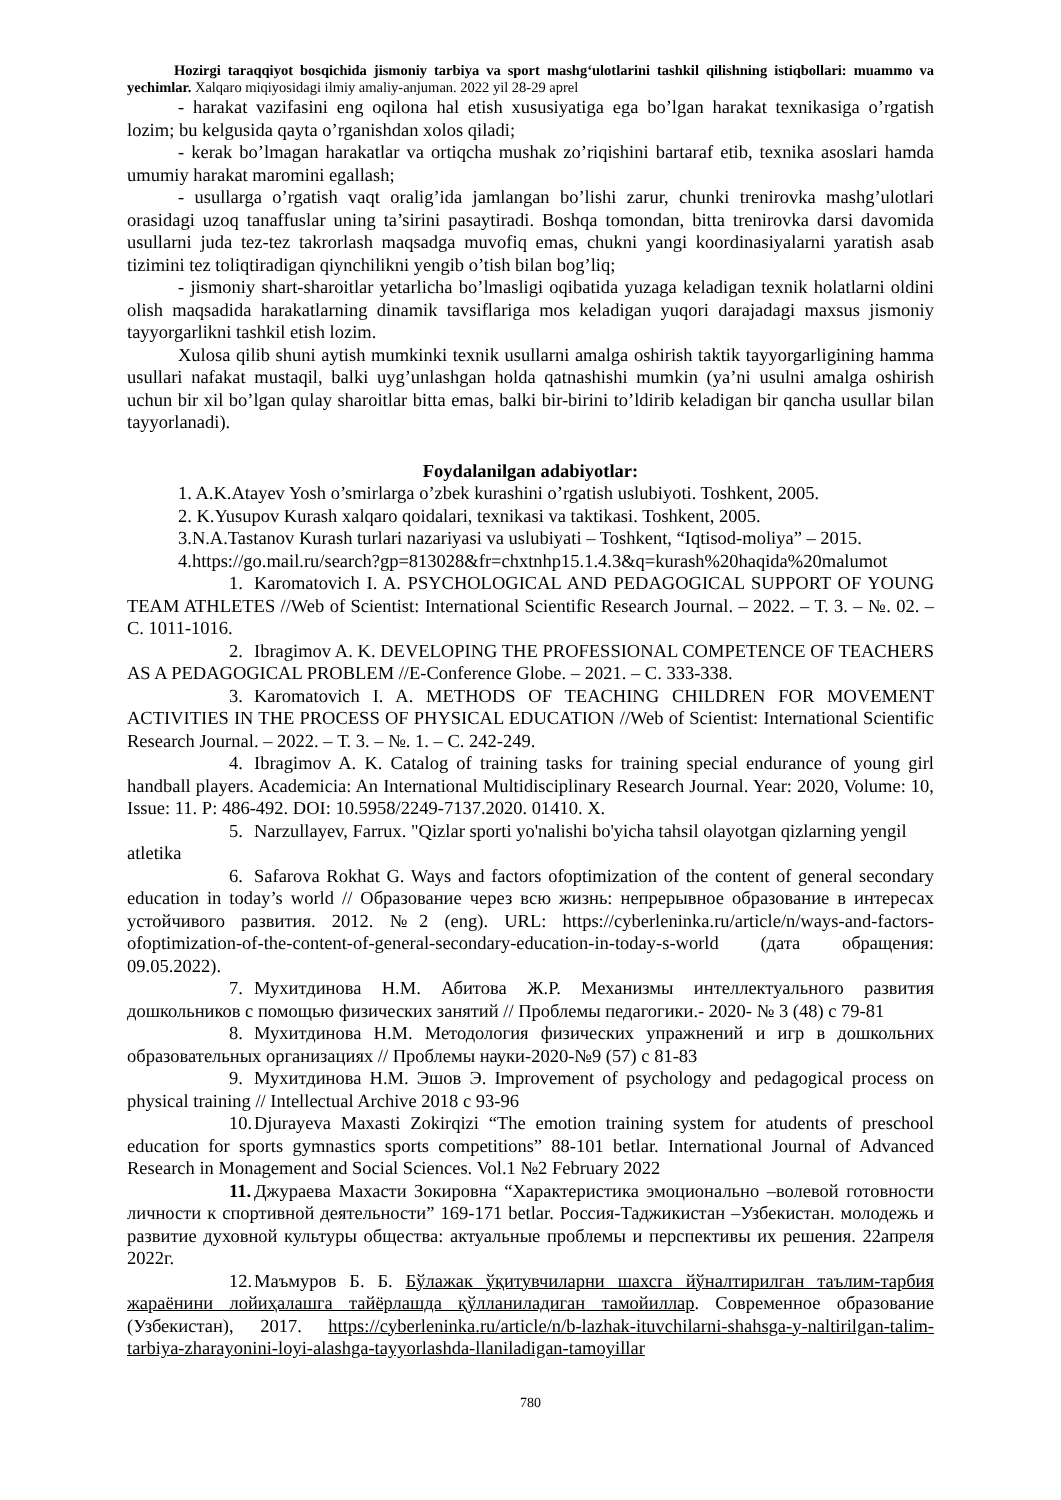Hozirgi taraqqiyot bosqichida jismoniy tarbiya va sport mashg‘ulotlarini tashkil qilishning istiqbollari: muammo va yechimlar. Xalqaro miqiyosidagi ilmiy amaliy-anjuman. 2022 yil 28-29 aprel
- harakat vazifasini eng oqilona hal etish xususiyatiga ega bo’lgan harakat texnikasiga o’rgatish lozim; bu kelgusida qayta o’rganishdan xolos qiladi;
- kerak bo’lmagan harakatlar va ortiqcha mushak zo’riqishini bartaraf etib, texnika asoslari hamda umumiy harakat maromini egallash;
- usullarga o’rgatish vaqt oralig’ida jamlangan bo’lishi zarur, chunki trenirovka mashg’ulotlari orasidagi uzoq tanaffuslar uning ta’sirini pasaytiradi. Boshqa tomondan, bitta trenirovka darsi davomida usullarni juda tez-tez takrorlash maqsadga muvofiq emas, chukni yangi koordinasiyalarni yaratish asab tizimini tez toliqtiradigan qiynchilikni yengib o’tish bilan bog’liq;
- jismoniy shart-sharoitlar yetarlicha bo’lmasligi oqibatida yuzaga keladigan texnik holatlarni oldini olish maqsadida harakatlarning dinamik tavsiflariga mos keladigan yuqori darajadagi maxsus jismoniy tayyorgarlikni tashkil etish lozim.
Xulosa qilib shuni aytish mumkinki texnik usullarni amalga oshirish taktik tayyorgarligining hamma usullari nafakat mustaqil, balki uyg’unlashgan holda qatnashishi mumkin (ya’ni usulni amalga oshirish uchun bir xil bo’lgan qulay sharoitlar bitta emas, balki bir-birini to’ldirib keladigan bir qancha usullar bilan tayyorlanadi).
Foydalanilgan adabiyotlar:
1. A.K.Atayev Yosh o’smirlarga o’zbek kurashini o’rgatish uslubiyoti. Toshkent, 2005.
2. K.Yusupov Kurash xalqaro qoidalari, texnikasi va taktikasi. Toshkent, 2005.
3.N.A.Tastanov Kurash turlari nazariyasi va uslubiyati – Toshkent, “Iqtisod-moliya” – 2015.
4.https://go.mail.ru/search?gp=813028&fr=chxtnhp15.1.4.3&q=kurash%20haqida%20malumot
1. Karomatovich I. A. PSYCHOLOGICAL AND PEDAGOGICAL SUPPORT OF YOUNG TEAM ATHLETES //Web of Scientist: International Scientific Research Journal. – 2022. – Т. 3. – №. 02. – С. 1011-1016.
2. Ibragimov A. K. DEVELOPING THE PROFESSIONAL COMPETENCE OF TEACHERS AS A PEDAGOGICAL PROBLEM //E-Conference Globe. – 2021. – С. 333-338.
3. Karomatovich I. A. METHODS OF TEACHING CHILDREN FOR MOVEMENT ACTIVITIES IN THE PROCESS OF PHYSICAL EDUCATION //Web of Scientist: International Scientific Research Journal. – 2022. – Т. 3. – №. 1. – С. 242-249.
4. Ibragimov A. K. Catalog of training tasks for training special endurance of young girl handball players. Academicia: An International Multidisciplinary Research Journal. Year: 2020, Volume: 10, Issue: 11. P: 486-492. DOI: 10.5958/2249-7137.2020. 01410. X.
5. Narzullayev, Farrux. "Qizlar sporti yo'nalishi bo'yicha tahsil olayotgan qizlarning yengil atletika
6. Safarova Rokhat G. Ways and factors ofoptimization of the content of general secondary education in today’s world // Образование через всю жизнь: непрерывное образование в интересах устойчивого развития. 2012. №2 (eng). URL: https://cyberleninka.ru/article/n/ways-and-factors-ofoptimization-of-the-content-of-general-secondary-education-in-today-s-world (дата обращения: 09.05.2022).
7. Мухитдинова Н.М. Абитова Ж.Р. Механизмы интеллектуального развития дошкольников с помощью физических занятий // Проблемы педагогики.- 2020- № 3 (48) с 79-81
8. Мухитдинова Н.М. Методология физических упражнений и игр в дошкольних образовательных организациях // Проблемы науки-2020-№9 (57) с 81-83
9. Мухитдинова Н.М. Эшов Э. Improvement of psychology and pedagogical process on physical training // Intellectual Archive 2018 с 93-96
10. Djurayeva Maxasti Zokirqizi “The emotion training system for atudents of preschool education for sports gymnastics sports competitions” 88-101 betlar. International Journal of Advanced Research in Monagement and Social Sciences. Vol.1 №2 February 2022
11. Джураева Махасти Зокировна “Характеристика эмоционально –волевой готовности личности к спортивной деятельности” 169-171 betlar. Россия-Таджикистан –Узбекистан. молодежь и развитие духовной культуры общества: актуальные проблемы и перспективы их решения. 22апреля 2022г.
12. Маъмуров Б. Б. Бўлажак ўқитувчиларни шахсга йўналтирилган таълим-тарбия жараёнини лойиҳалашга тайёрлашда қўлланиладиган тамойиллар. Современное образование (Узбекистан), 2017. https://cyberleninka.ru/article/n/b-lazhak-ituvchilarni-shahsga-y-naltirilgan-talim-tarbiya-zharayonini-loyi-alashga-tayyorlashda-llaniladigan-tamoyillar
780